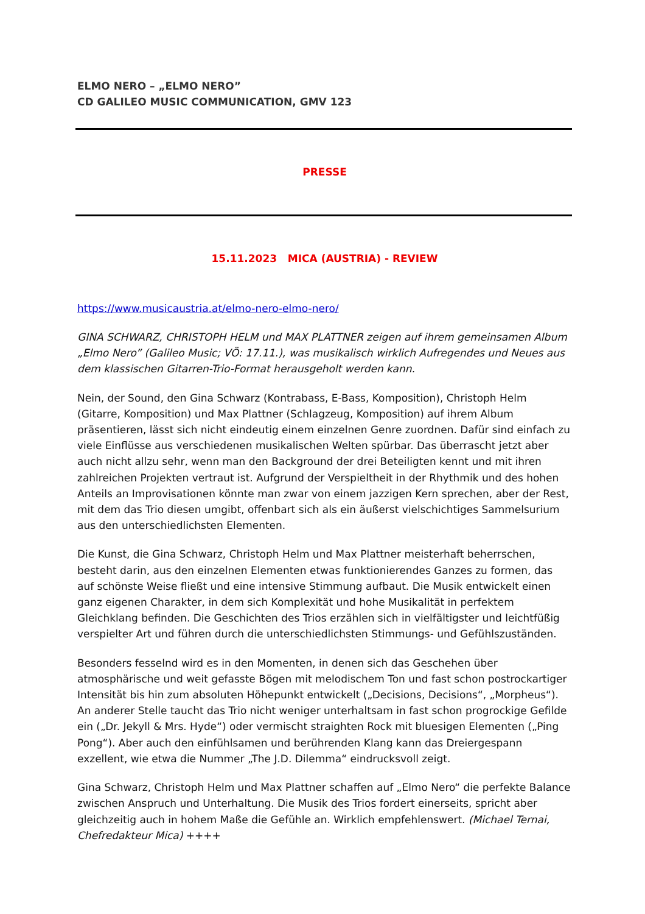ELMO NERO – „ELMO NERO”
CD GALILEO MUSIC COMMUNICATION, GMV 123
PRESSE
15.11.2023 MICA (AUSTRIA) - REVIEW
https://www.musicaustria.at/elmo-nero-elmo-nero/
GINA SCHWARZ, CHRISTOPH HELM und MAX PLATTNER zeigen auf ihrem gemeinsamen Album „Elmo Nero” (Galileo Music; VÖ: 17.11.), was musikalisch wirklich Aufregendes und Neues aus dem klassischen Gitarren-Trio-Format herausgeholt werden kann.
Nein, der Sound, den Gina Schwarz (Kontrabass, E-Bass, Komposition), Christoph Helm (Gitarre, Komposition) und Max Plattner (Schlagzeug, Komposition) auf ihrem Album präsentieren, lässt sich nicht eindeutig einem einzelnen Genre zuordnen. Dafür sind einfach zu viele Einflüsse aus verschiedenen musikalischen Welten spürbar. Das überrascht jetzt aber auch nicht allzu sehr, wenn man den Background der drei Beteiligten kennt und mit ihren zahlreichen Projekten vertraut ist. Aufgrund der Verspieltheit in der Rhythmik und des hohen Anteils an Improvisationen könnte man zwar von einem jazzigen Kern sprechen, aber der Rest, mit dem das Trio diesen umgibt, offenbart sich als ein äußerst vielschichtiges Sammelsurium aus den unterschiedlichsten Elementen.
Die Kunst, die Gina Schwarz, Christoph Helm und Max Plattner meisterhaft beherrschen, besteht darin, aus den einzelnen Elementen etwas funktionierendes Ganzes zu formen, das auf schönste Weise fließt und eine intensive Stimmung aufbaut. Die Musik entwickelt einen ganz eigenen Charakter, in dem sich Komplexität und hohe Musikalität in perfektem Gleichklang befinden. Die Geschichten des Trios erzählen sich in vielfältigster und leichtfüßig verspielter Art und führen durch die unterschiedlichsten Stimmungs- und Gefühlszuständen.
Besonders fesselnd wird es in den Momenten, in denen sich das Geschehen über atmosphärische und weit gefasste Bögen mit melodischem Ton und fast schon postrockartiger Intensität bis hin zum absoluten Höhepunkt entwickelt („Decisions, Decisions“, „Morpheus“). An anderer Stelle taucht das Trio nicht weniger unterhaltsam in fast schon progrockige Gefilde ein („Dr. Jekyll & Mrs. Hyde“) oder vermischt straighten Rock mit bluesigen Elementen („Ping Pong“). Aber auch den einfühlsamen und berührenden Klang kann das Dreiergespann exzellent, wie etwa die Nummer „The J.D. Dilemma“ eindrucksvoll zeigt.
Gina Schwarz, Christoph Helm und Max Plattner schaffen auf „Elmo Nero“ die perfekte Balance zwischen Anspruch und Unterhaltung. Die Musik des Trios fordert einerseits, spricht aber gleichzeitig auch in hohem Maße die Gefühle an. Wirklich empfehlenswert. (Michael Ternai, Chefredakteur Mica) ++++